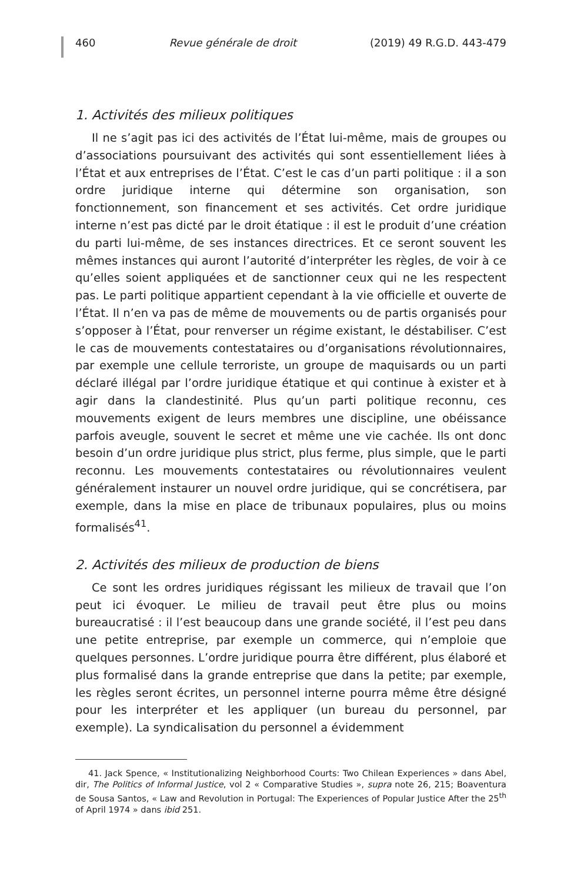460 Revue générale de droit (2019) 49 R.G.D. 443-479
1. Activités des milieux politiques
Il ne s’agit pas ici des activités de l’État lui-même, mais de groupes ou d’associations poursuivant des activités qui sont essentiellement liées à l’État et aux entreprises de l’État. C’est le cas d’un parti politique : il a son ordre juridique interne qui détermine son organisation, son fonctionnement, son financement et ses activités. Cet ordre juridique interne n’est pas dicté par le droit étatique : il est le produit d’une création du parti lui-même, de ses instances directrices. Et ce seront souvent les mêmes instances qui auront l’autorité d’interpréter les règles, de voir à ce qu’elles soient appliquées et de sanctionner ceux qui ne les respectent pas. Le parti politique appartient cependant à la vie officielle et ouverte de l’État. Il n’en va pas de même de mouvements ou de partis organisés pour s’opposer à l’État, pour renverser un régime existant, le déstabiliser. C’est le cas de mouvements contestataires ou d’organisations révolutionnaires, par exemple une cellule terroriste, un groupe de maquisards ou un parti déclaré illégal par l’ordre juridique étatique et qui continue à exister et à agir dans la clandestinité. Plus qu’un parti politique reconnu, ces mouvements exigent de leurs membres une discipline, une obéissance parfois aveugle, souvent le secret et même une vie cachée. Ils ont donc besoin d’un ordre juridique plus strict, plus ferme, plus simple, que le parti reconnu. Les mouvements contestataires ou révolutionnaires veulent généralement instaurer un nouvel ordre juridique, qui se concrétisera, par exemple, dans la mise en place de tribunaux populaires, plus ou moins formalisés<sup>41</sup>.
2. Activités des milieux de production de biens
Ce sont les ordres juridiques régissant les milieux de travail que l’on peut ici évoquer. Le milieu de travail peut être plus ou moins bureaucratisé : il l’est beaucoup dans une grande société, il l’est peu dans une petite entreprise, par exemple un commerce, qui n’emploie que quelques personnes. L’ordre juridique pourra être différent, plus élaboré et plus formalisé dans la grande entreprise que dans la petite; par exemple, les règles seront écrites, un personnel interne pourra même être désigné pour les interpréter et les appliquer (un bureau du personnel, par exemple). La syndicalisation du personnel a évidemment
41. Jack Spence, « Institutionalizing Neighborhood Courts: Two Chilean Experiences » dans Abel, dir, The Politics of Informal Justice, vol 2 « Comparative Studies », supra note 26, 215; Boaventura de Sousa Santos, « Law and Revolution in Portugal: The Experiences of Popular Justice After the 25<sup>th</sup> of April 1974 » dans ibid 251.